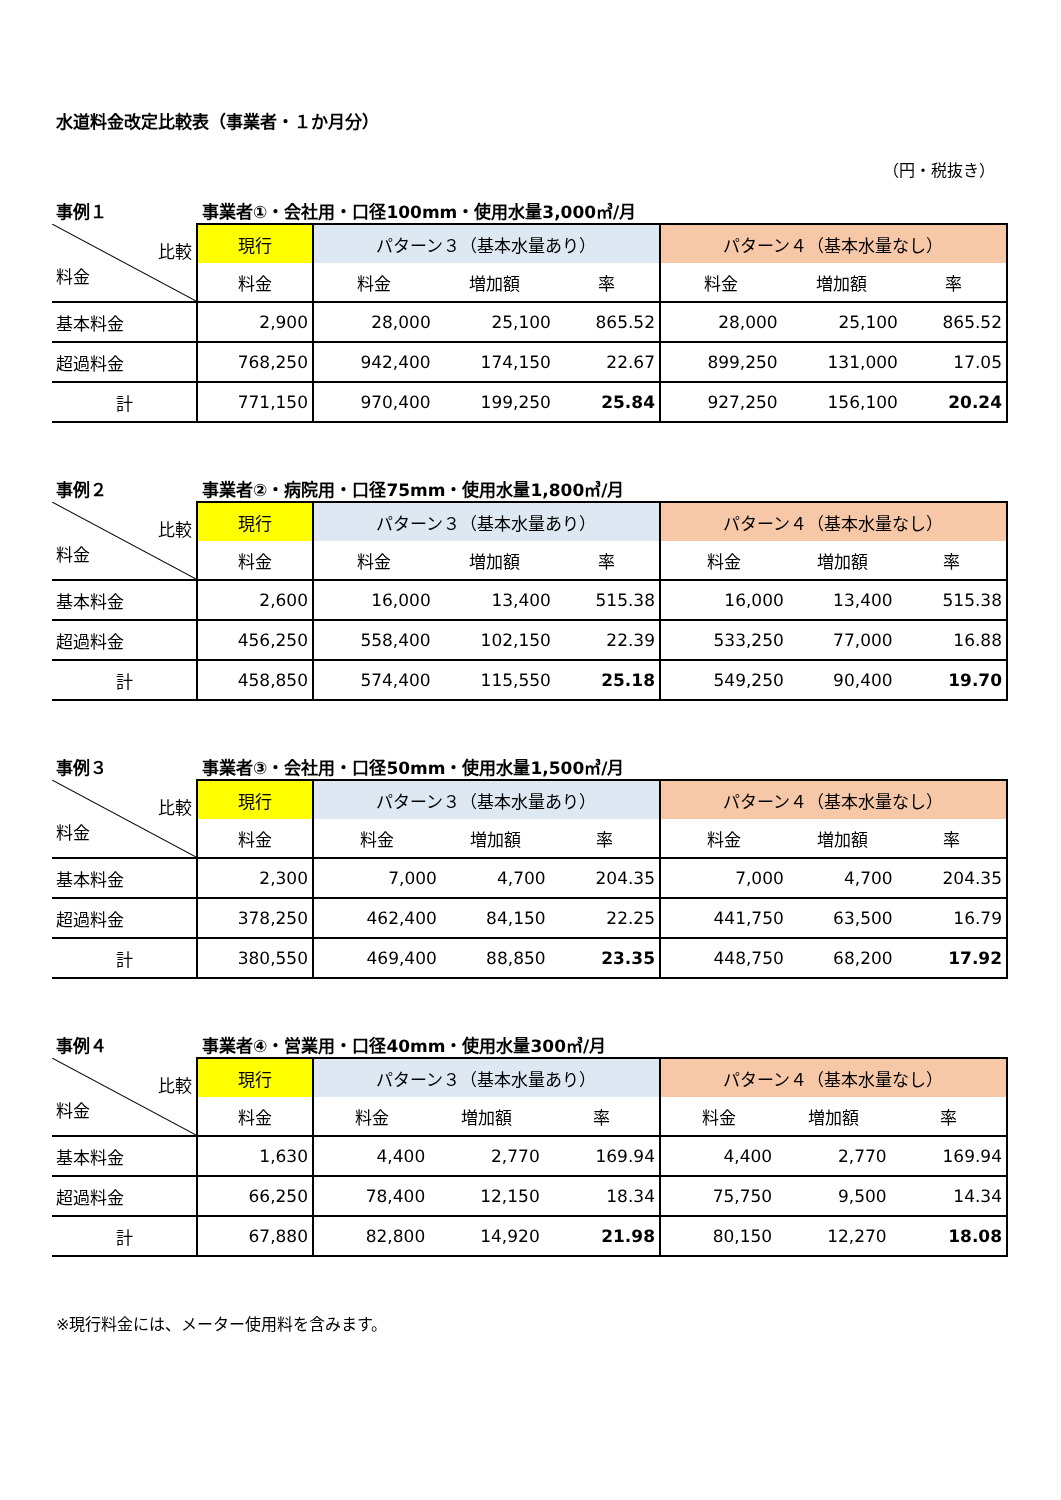水道料金改定比較表（事業者・１か月分）
（円・税抜き）
事例１ 事業者①・会社用・口径100mm・使用水量3,000㎥/月
| 比較 料金 | 現行 | パターン３（基本水量あり） | | | パターン４（基本水量なし） | | |
| | 料金 | 料金 | 増加額 | 率 | 料金 | 増加額 | 率 |
| 基本料金 | 2,900 | 28,000 | 25,100 | 865.52 | 28,000 | 25,100 | 865.52 |
| 超過料金 | 768,250 | 942,400 | 174,150 | 22.67 | 899,250 | 131,000 | 17.05 |
| 計 | 771,150 | 970,400 | 199,250 | 25.84 | 927,250 | 156,100 | 20.24 |
事例２ 事業者②・病院用・口径75mm・使用水量1,800㎥/月
| 比較 料金 | 現行 | パターン３（基本水量あり） | | | パターン４（基本水量なし） | | |
| | 料金 | 料金 | 増加額 | 率 | 料金 | 増加額 | 率 |
| 基本料金 | 2,600 | 16,000 | 13,400 | 515.38 | 16,000 | 13,400 | 515.38 |
| 超過料金 | 456,250 | 558,400 | 102,150 | 22.39 | 533,250 | 77,000 | 16.88 |
| 計 | 458,850 | 574,400 | 115,550 | 25.18 | 549,250 | 90,400 | 19.70 |
事例３ 事業者③・会社用・口径50mm・使用水量1,500㎥/月
| 比較 料金 | 現行 | パターン３（基本水量あり） | | | パターン４（基本水量なし） | | |
| | 料金 | 料金 | 増加額 | 率 | 料金 | 増加額 | 率 |
| 基本料金 | 2,300 | 7,000 | 4,700 | 204.35 | 7,000 | 4,700 | 204.35 |
| 超過料金 | 378,250 | 462,400 | 84,150 | 22.25 | 441,750 | 63,500 | 16.79 |
| 計 | 380,550 | 469,400 | 88,850 | 23.35 | 448,750 | 68,200 | 17.92 |
事例４ 事業者④・営業用・口径40mm・使用水量300㎥/月
| 比較 料金 | 現行 | パターン３（基本水量あり） | | | パターン４（基本水量なし） | | |
| | 料金 | 料金 | 増加額 | 率 | 料金 | 増加額 | 率 |
| 基本料金 | 1,630 | 4,400 | 2,770 | 169.94 | 4,400 | 2,770 | 169.94 |
| 超過料金 | 66,250 | 78,400 | 12,150 | 18.34 | 75,750 | 9,500 | 14.34 |
| 計 | 67,880 | 82,800 | 14,920 | 21.98 | 80,150 | 12,270 | 18.08 |
※現行料金には、メーター使用料を含みます。